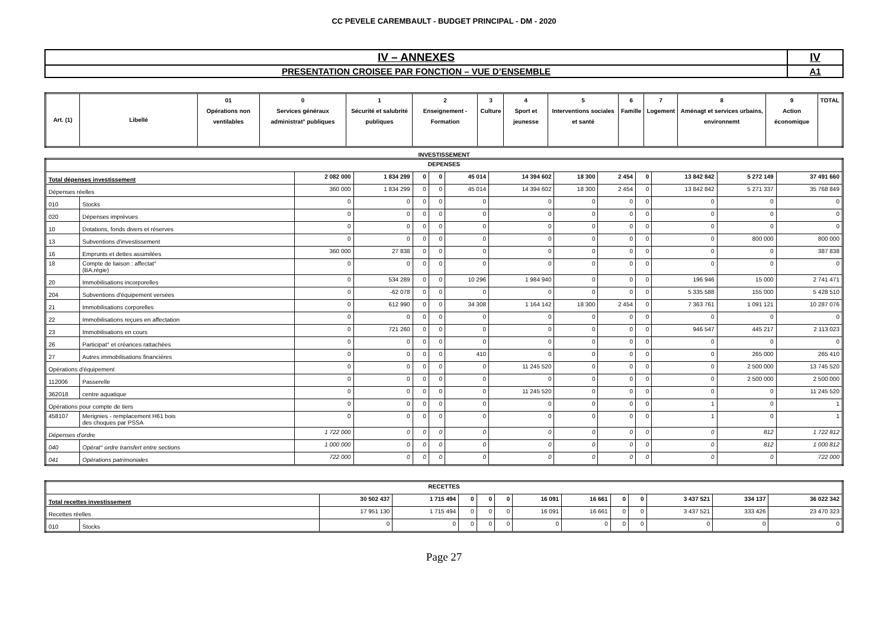CC PEVELE CAREMBAULT - BUDGET PRINCIPAL - DM - 2020
| IV – ANNEXES | IV |
| PRESENTATION CROISEE PAR FONCTION – VUE D’ENSEMBLE | A1 |
| Art. (1) | Libellé | 01 Opérations non ventilables | 0 Services généraux administrat° publiques | 1 Sécurité et salubrité publiques | 2 Enseignement - Formation | 3 Culture | 4 Sport et jeunesse | 5 Interventions sociales et santé | 6 Famille | 7 Logement | 8 Aménagt et services urbains, environnemt | 9 Action économique | TOTAL |
| --- | --- | --- | --- | --- | --- | --- | --- | --- | --- | --- | --- | --- | --- |
INVESTISSEMENT
| DEPENSES | | | | | | | | | | | | | |
| Total dépenses investissement | | 2 082 000 | 1 834 299 | 0 | 0 | 45 014 | 14 394 602 | 18 300 | 2 454 | 0 | 13 842 842 | 5 272 149 | 37 491 660 |
| Dépenses réelles | | 360 000 | 1 834 299 | 0 | 0 | 45 014 | 14 394 602 | 18 300 | 2 454 | 0 | 13 842 842 | 5 271 337 | 35 768 849 |
| 010 | Stocks | 0 | 0 | 0 | 0 | 0 | 0 | 0 | 0 | 0 | 0 | 0 | 0 |
| 020 | Dépenses imprévues | 0 | 0 | 0 | 0 | 0 | 0 | 0 | 0 | 0 | 0 | 0 | 0 |
| 10 | Dotations, fonds divers et réserves | 0 | 0 | 0 | 0 | 0 | 0 | 0 | 0 | 0 | 0 | 0 | 0 |
| 13 | Subventions d'investissement | 0 | 0 | 0 | 0 | 0 | 0 | 0 | 0 | 0 | 0 | 800 000 | 800 000 |
| 16 | Emprunts et dettes assimilées | 360 000 | 27 838 | 0 | 0 | 0 | 0 | 0 | 0 | 0 | 0 | 0 | 387 838 |
| 18 | Compte de liaison : affectat° (BA,régie) | 0 | 0 | 0 | 0 | 0 | 0 | 0 | 0 | 0 | 0 | 0 | 0 |
| 20 | Immobilisations incorporelles | 0 | 534 289 | 0 | 0 | 10 296 | 1 984 940 | 0 | 0 | 0 | 196 946 | 15 000 | 2 741 471 |
| 204 | Subventions d'équipement versées | 0 | -62 078 | 0 | 0 | 0 | 0 | 0 | 0 | 0 | 5 335 588 | 155 000 | 5 428 510 |
| 21 | Immobilisations corporelles | 0 | 612 990 | 0 | 0 | 34 308 | 1 164 142 | 18 300 | 2 454 | 0 | 7 363 761 | 1 091 121 | 10 287 076 |
| 22 | Immobilisations reçues en affectation | 0 | 0 | 0 | 0 | 0 | 0 | 0 | 0 | 0 | 0 | 0 | 0 |
| 23 | Immobilisations en cours | 0 | 721 260 | 0 | 0 | 0 | 0 | 0 | 0 | 0 | 946 547 | 445 217 | 2 113 023 |
| 26 | Participat° et créances rattachées | 0 | 0 | 0 | 0 | 0 | 0 | 0 | 0 | 0 | 0 | 0 | 0 |
| 27 | Autres immobilisations financières | 0 | 0 | 0 | 0 | 410 | 0 | 0 | 0 | 0 | 0 | 265 000 | 265 410 |
| Opérations d'équipement | | 0 | 0 | 0 | 0 | 0 | 11 245 520 | 0 | 0 | 0 | 0 | 2 500 000 | 13 745 520 |
| 112006 | Passerelle | 0 | 0 | 0 | 0 | 0 | 0 | 0 | 0 | 0 | 0 | 2 500 000 | 2 500 000 |
| 362018 | centre aquatique | 0 | 0 | 0 | 0 | 0 | 11 245 520 | 0 | 0 | 0 | 0 | 0 | 11 245 520 |
| Opérations pour compte de tiers | | 0 | 0 | 0 | 0 | 0 | 0 | 0 | 0 | 0 | 1 | 0 | 1 |
| 458107 | Merignies - remplacement H61 bois des choques par PSSA | 0 | 0 | 0 | 0 | 0 | 0 | 0 | 0 | 0 | 1 | 0 | 1 |
| Dépenses d'ordre | | 1 722 000 | 0 | 0 | 0 | 0 | 0 | 0 | 0 | 0 | 0 | 812 | 1 722 812 |
| 040 | Opérat° ordre transfert entre sections | 1 000 000 | 0 | 0 | 0 | 0 | 0 | 0 | 0 | 0 | 0 | 812 | 1 000 812 |
| 041 | Opérations patrimoniales | 722 000 | 0 | 0 | 0 | 0 | 0 | 0 | 0 | 0 | 0 | 0 | 722 000 |
| RECETTES | | | | | | | | | | | | | |
| Total recettes investissement | | 30 502 437 | 1 715 494 | 0 | 0 | 0 | 16 091 | 16 661 | 0 | 0 | 3 437 521 | 334 137 | 36 022 342 |
| Recettes réelles | | 17 951 130 | 1 715 494 | 0 | 0 | 0 | 16 091 | 16 661 | 0 | 0 | 3 437 521 | 333 426 | 23 470 323 |
| 010 | Stocks | 0 | 0 | 0 | 0 | 0 | 0 | 0 | 0 | 0 | 0 | 0 | 0 |
Page 27